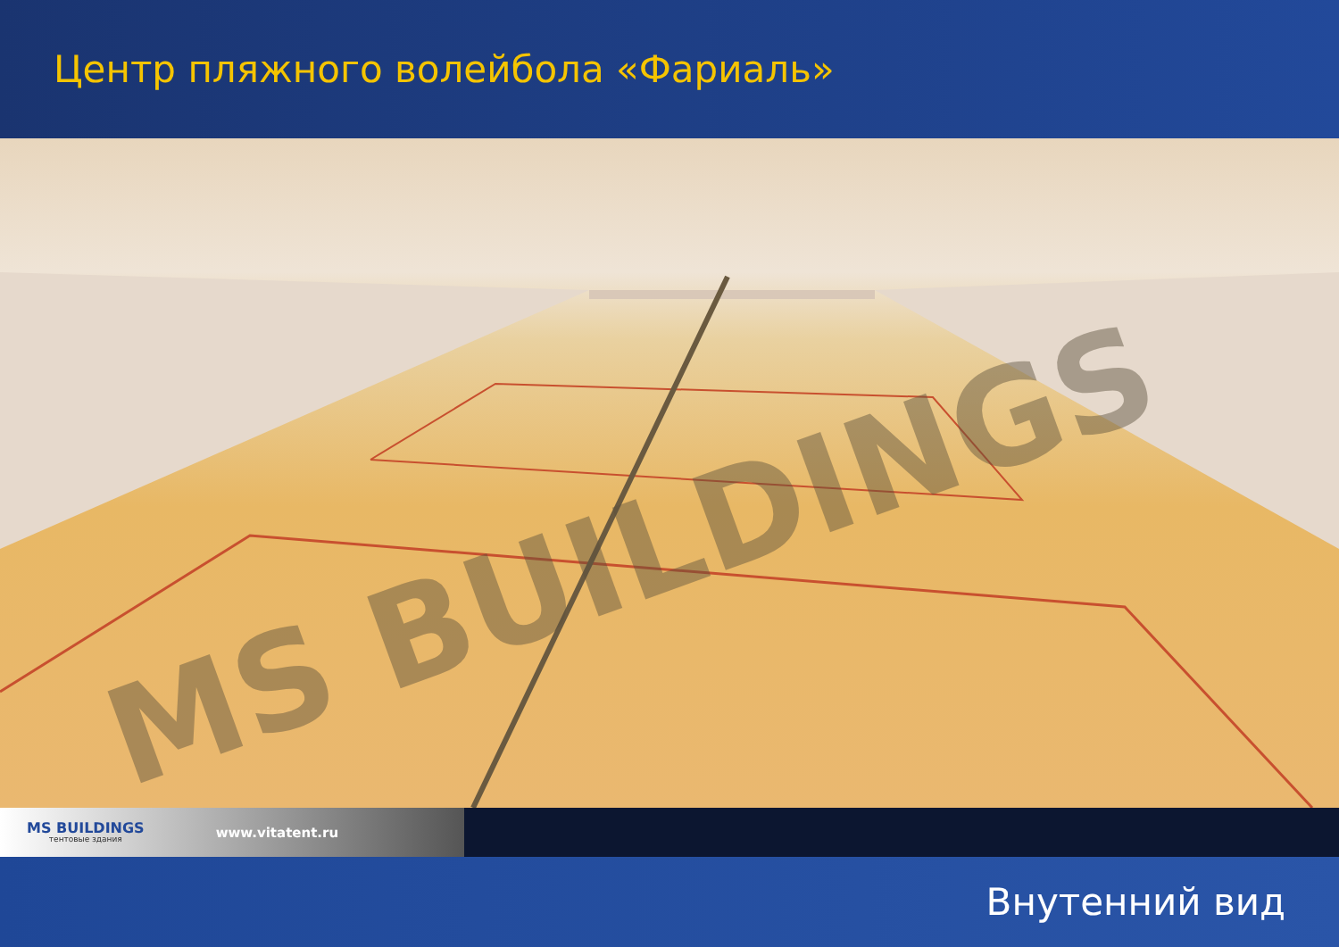Центр пляжного волейбола «Фариаль»
MS BUILDINGS
MS BUILDINGS
тентовые здания
www.vitatent.ru
Внутенний вид